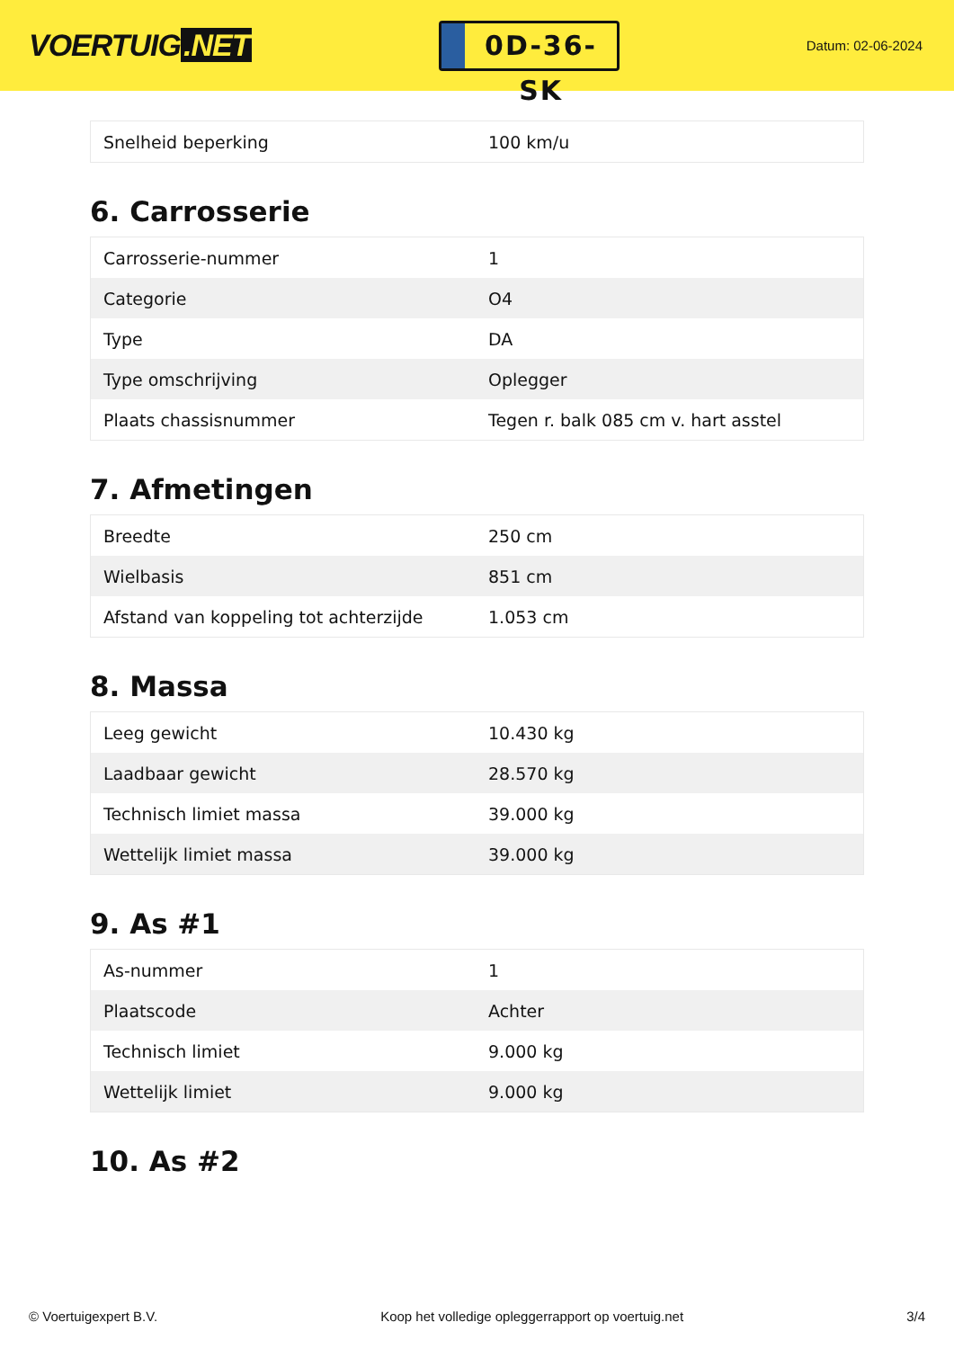VOERTUIG.NET
0D-36-SK
Datum: 02-06-2024
| Snelheid beperking | 100 km/u |
6. Carrosserie
| Carrosserie-nummer | 1 |
| Categorie | O4 |
| Type | DA |
| Type omschrijving | Oplegger |
| Plaats chassisnummer | Tegen r. balk 085 cm v. hart asstel |
7. Afmetingen
| Breedte | 250 cm |
| Wielbasis | 851 cm |
| Afstand van koppeling tot achterzijde | 1.053 cm |
8. Massa
| Leeg gewicht | 10.430 kg |
| Laadbaar gewicht | 28.570 kg |
| Technisch limiet massa | 39.000 kg |
| Wettelijk limiet massa | 39.000 kg |
9. As #1
| As-nummer | 1 |
| Plaatscode | Achter |
| Technisch limiet | 9.000 kg |
| Wettelijk limiet | 9.000 kg |
10. As #2
© Voertuigexpert B.V. Koop het volledige opleggerrapport op voertuig.net 3/4